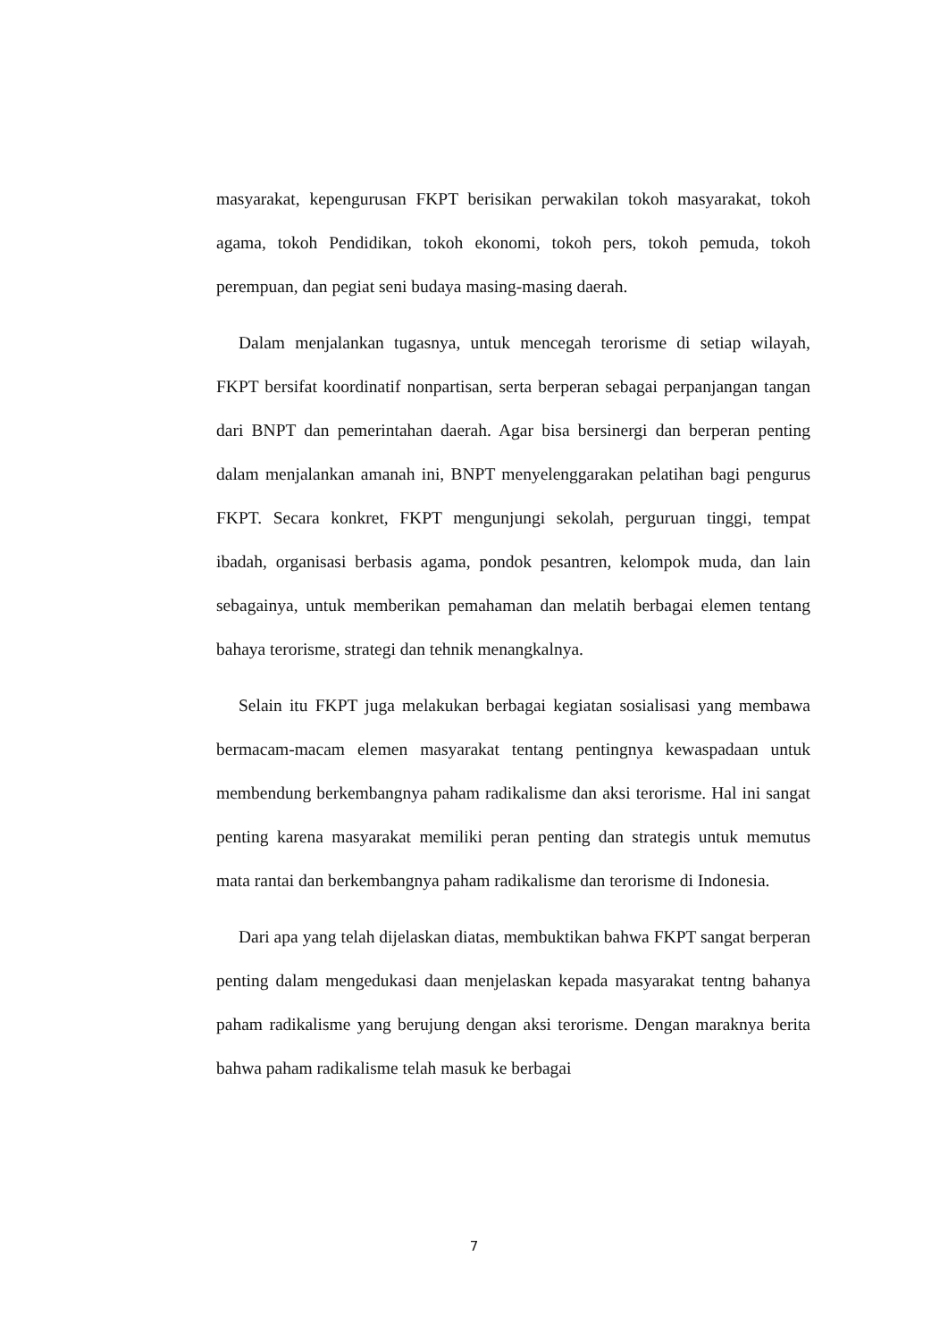masyarakat, kepengurusan FKPT berisikan perwakilan tokoh masyarakat, tokoh agama, tokoh Pendidikan, tokoh ekonomi, tokoh pers, tokoh pemuda, tokoh perempuan, dan pegiat seni budaya masing-masing daerah.
Dalam menjalankan tugasnya, untuk mencegah terorisme di setiap wilayah, FKPT bersifat koordinatif nonpartisan, serta berperan sebagai perpanjangan tangan dari BNPT dan pemerintahan daerah. Agar bisa bersinergi dan berperan penting dalam menjalankan amanah ini, BNPT menyelenggarakan pelatihan bagi pengurus FKPT. Secara konkret, FKPT mengunjungi sekolah, perguruan tinggi, tempat ibadah, organisasi berbasis agama, pondok pesantren, kelompok muda, dan lain sebagainya, untuk memberikan pemahaman dan melatih berbagai elemen tentang bahaya terorisme, strategi dan tehnik menangkalnya.
Selain itu FKPT juga melakukan berbagai kegiatan sosialisasi yang membawa bermacam-macam elemen masyarakat tentang pentingnya kewaspadaan untuk membendung berkembangnya paham radikalisme dan aksi terorisme. Hal ini sangat penting karena masyarakat memiliki peran penting dan strategis untuk memutus mata rantai dan berkembangnya paham radikalisme dan terorisme di Indonesia.
Dari apa yang telah dijelaskan diatas, membuktikan bahwa FKPT sangat berperan penting dalam mengedukasi daan menjelaskan kepada masyarakat tentng bahanya paham radikalisme yang berujung dengan aksi terorisme. Dengan maraknya berita bahwa paham radikalisme telah masuk ke berbagai
7